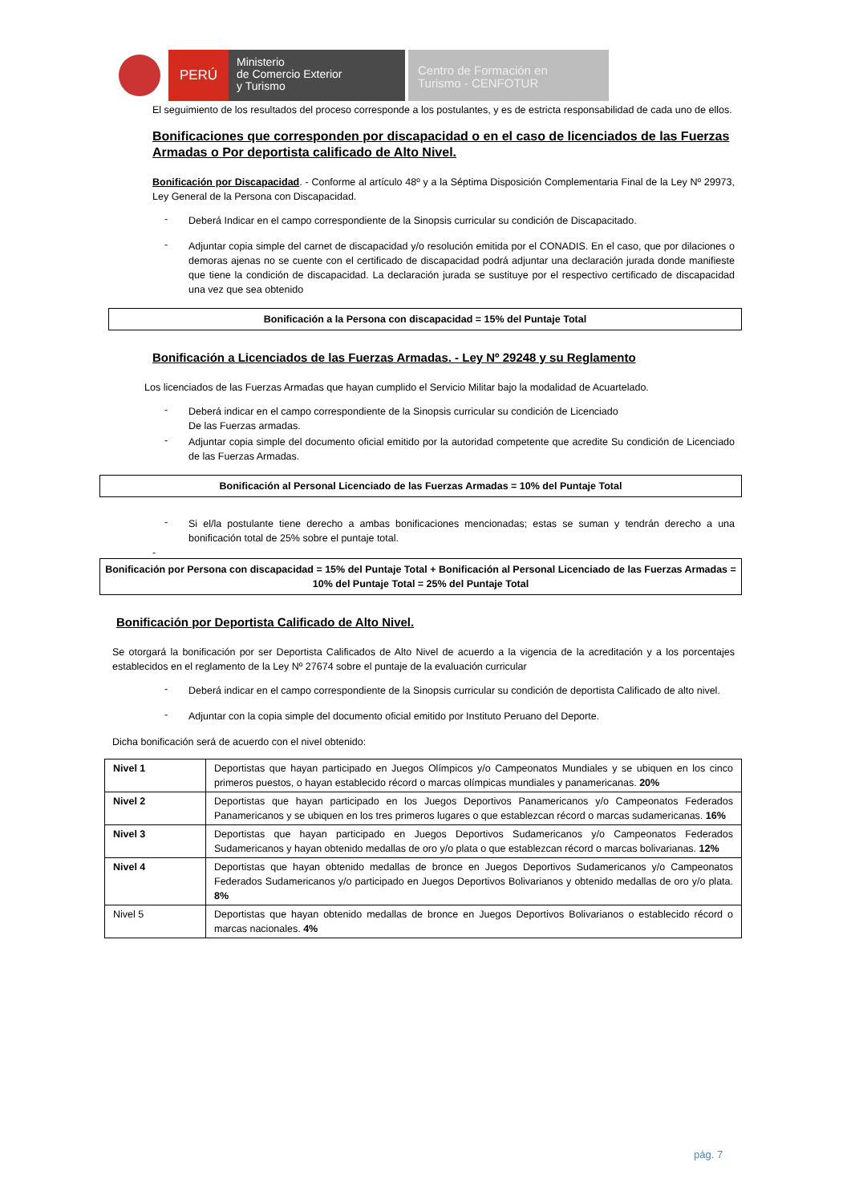PERÚ
Ministerio
de Comercio Exterior
y Turismo
Centro de Formación en
Turismo - CENFOTUR
El seguimiento de los resultados del proceso corresponde a los postulantes, y es de estricta responsabilidad de cada uno de ellos.
Bonificaciones que corresponden por discapacidad o en el caso de licenciados de las Fuerzas Armadas o Por deportista calificado de Alto Nivel.
Bonificación por Discapacidad. - Conforme al artículo 48º y a la Séptima Disposición Complementaria Final de la Ley Nº 29973, Ley General de la Persona con Discapacidad.
-
Deberá Indicar en el campo correspondiente de la Sinopsis curricular su condición de Discapacitado.
-
Adjuntar copia simple del carnet de discapacidad y/o resolución emitida por el CONADIS. En el caso, que por dilaciones o demoras ajenas no se cuente con el certificado de discapacidad podrá adjuntar una declaración jurada donde manifieste que tiene la condición de discapacidad. La declaración jurada se sustituye por el respectivo certificado de discapacidad una vez que sea obtenido
Bonificación a la Persona con discapacidad = 15% del Puntaje Total
Bonificación a Licenciados de las Fuerzas Armadas. - Ley Nº 29248 y su Reglamento
Los licenciados de las Fuerzas Armadas que hayan cumplido el Servicio Militar bajo la modalidad de Acuartelado.
-
Deberá indicar en el campo correspondiente de la Sinopsis curricular su condición de Licenciado
De las Fuerzas armadas.
-
Adjuntar copia simple del documento oficial emitido por la autoridad competente que acredite Su condición de Licenciado de las Fuerzas Armadas.
Bonificación al Personal Licenciado de las Fuerzas Armadas = 10% del Puntaje Total
-
Si el/la postulante tiene derecho a ambas bonificaciones mencionadas; estas se suman y tendrán derecho a una bonificación total de 25% sobre el puntaje total.
-
Bonificación por Persona con discapacidad = 15% del Puntaje Total + Bonificación al Personal Licenciado de las Fuerzas Armadas = 10% del Puntaje Total = 25% del Puntaje Total
Bonificación por Deportista Calificado de Alto Nivel.
Se otorgará la bonificación por ser Deportista Calificados de Alto Nivel de acuerdo a la vigencia de la acreditación y a los porcentajes establecidos en el reglamento de la Ley Nº 27674 sobre el puntaje de la evaluación curricular
-
Deberá indicar en el campo correspondiente de la Sinopsis curricular su condición de deportista Calificado de alto nivel.
-
Adjuntar con la copia simple del documento oficial emitido por Instituto Peruano del Deporte.
Dicha bonificación será de acuerdo con el nivel obtenido:
| Nivel 1 | Deportistas que hayan participado en Juegos Olímpicos y/o Campeonatos Mundiales y se ubiquen en los cinco primeros puestos, o hayan establecido récord o marcas olímpicas mundiales y panamericanas. 20% |
| Nivel 2 | Deportistas que hayan participado en los Juegos Deportivos Panamericanos y/o Campeonatos Federados Panamericanos y se ubiquen en los tres primeros lugares o que establezcan récord o marcas sudamericanas. 16% |
| Nivel 3 | Deportistas que hayan participado en Juegos Deportivos Sudamericanos y/o Campeonatos Federados Sudamericanos y hayan obtenido medallas de oro y/o plata o que establezcan récord o marcas bolivarianas. 12% |
| Nivel 4 | Deportistas que hayan obtenido medallas de bronce en Juegos Deportivos Sudamericanos y/o Campeonatos Federados Sudamericanos y/o participado en Juegos Deportivos Bolivarianos y obtenido medallas de oro y/o plata. 8% |
| Nivel 5 | Deportistas que hayan obtenido medallas de bronce en Juegos Deportivos Bolivarianos o establecido récord o marcas nacionales. 4% |
pág. 7